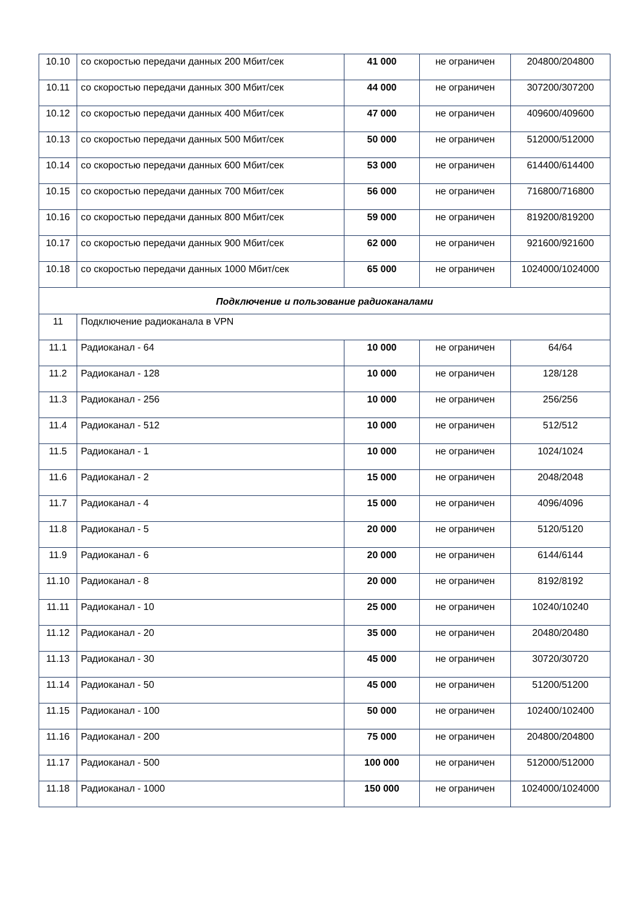| 10.10 | со скоростью передачи данных 200 Мбит/сек | 41 000 | не ограничен | 204800/204800 |
| 10.11 | со скоростью передачи данных 300 Мбит/сек | 44 000 | не ограничен | 307200/307200 |
| 10.12 | со скоростью передачи данных 400 Мбит/сек | 47 000 | не ограничен | 409600/409600 |
| 10.13 | со скоростью передачи данных 500 Мбит/сек | 50 000 | не ограничен | 512000/512000 |
| 10.14 | со скоростью передачи данных 600 Мбит/сек | 53 000 | не ограничен | 614400/614400 |
| 10.15 | со скоростью передачи данных 700 Мбит/сек | 56 000 | не ограничен | 716800/716800 |
| 10.16 | со скоростью передачи данных 800 Мбит/сек | 59 000 | не ограничен | 819200/819200 |
| 10.17 | со скоростью передачи данных 900 Мбит/сек | 62 000 | не ограничен | 921600/921600 |
| 10.18 | со скоростью передачи данных 1000 Мбит/сек | 65 000 | не ограничен | 1024000/1024000 |
| Подключение и пользование радиоканалами | | | | |
| 11 | Подключение радиоканала в VPN | | | |
| 11.1 | Радиоканал - 64 | 10 000 | не ограничен | 64/64 |
| 11.2 | Радиоканал - 128 | 10 000 | не ограничен | 128/128 |
| 11.3 | Радиоканал - 256 | 10 000 | не ограничен | 256/256 |
| 11.4 | Радиоканал - 512 | 10 000 | не ограничен | 512/512 |
| 11.5 | Радиоканал - 1 | 10 000 | не ограничен | 1024/1024 |
| 11.6 | Радиоканал - 2 | 15 000 | не ограничен | 2048/2048 |
| 11.7 | Радиоканал - 4 | 15 000 | не ограничен | 4096/4096 |
| 11.8 | Радиоканал - 5 | 20 000 | не ограничен | 5120/5120 |
| 11.9 | Радиоканал - 6 | 20 000 | не ограничен | 6144/6144 |
| 11.10 | Радиоканал - 8 | 20 000 | не ограничен | 8192/8192 |
| 11.11 | Радиоканал - 10 | 25 000 | не ограничен | 10240/10240 |
| 11.12 | Радиоканал - 20 | 35 000 | не ограничен | 20480/20480 |
| 11.13 | Радиоканал - 30 | 45 000 | не ограничен | 30720/30720 |
| 11.14 | Радиоканал - 50 | 45 000 | не ограничен | 51200/51200 |
| 11.15 | Радиоканал - 100 | 50 000 | не ограничен | 102400/102400 |
| 11.16 | Радиоканал - 200 | 75 000 | не ограничен | 204800/204800 |
| 11.17 | Радиоканал - 500 | 100 000 | не ограничен | 512000/512000 |
| 11.18 | Радиоканал - 1000 | 150 000 | не ограничен | 1024000/1024000 |